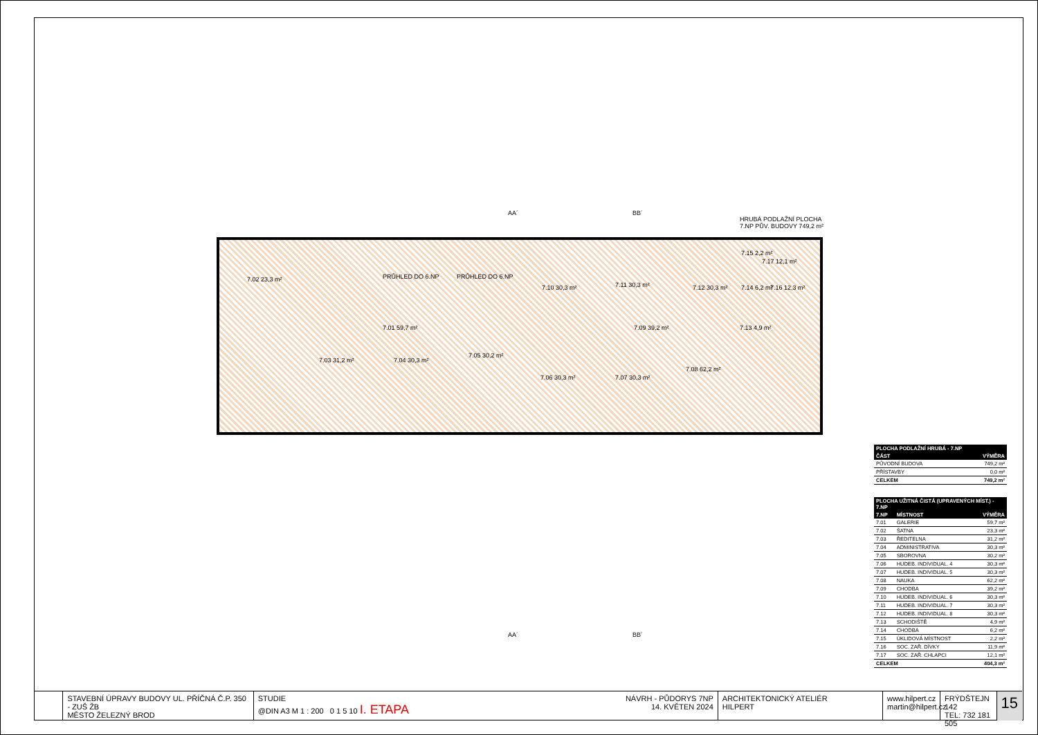HRUBÁ PODLAŽNÍ PLOCHA
7.NP PŮV. BUDOVY 749,2 m²
7.02 23,3 m² PRŮHLED DO 6.NP PRŮHLED DO 6.NP
7.01 59,7 m²
7.03 31,2 m² 7.04 30,3 m²
7.05 30,2 m²
7.10 30,3 m² 7.11 30,3 m² 7.12 30,3 m²
7.09 39,2 m²
7.06 30,3 m² 7.07 30,3 m²
7.08 62,2 m²
7.15 2,2 m²
7.17 12,1 m²
7.14 6,2 m² 7.16 12,3 m²
7.13 4,9 m²
AA´ BB´
AA´ BB´
| PLOCHA PODLAŽNÍ HRUBÁ - 7.NP | |
| --- | --- |
| ČÁST | VÝMĚRA |
| PŮVODNÍ BUDOVA | 749,2 m² |
| PŘÍSTAVBY | 0,0 m² |
| CELKEM | 749,2 m² |
| PLOCHA UŽITNÁ ČISTÁ (UPRAVENÝCH MÍST.) - 7.NP | | |
| --- | --- | --- |
| 7.NP | MÍSTNOST | VÝMĚRA |
| 7.01 | GALERIE | 59,7 m² |
| 7.02 | ŠATNA | 23,3 m² |
| 7.03 | ŘEDITELNA | 31,2 m² |
| 7.04 | ADMINISTRATIVA | 30,3 m² |
| 7.05 | SBOROVNA | 30,2 m² |
| 7.06 | HUDEB. INDIVIDUAL. 4 | 30,3 m² |
| 7.07 | HUDEB. INDIVIDUAL. 5 | 30,3 m² |
| 7.08 | NAUKA | 62,2 m² |
| 7.09 | CHODBA | 39,2 m² |
| 7.10 | HUDEB. INDIVIDUAL. 6 | 30,3 m² |
| 7.11 | HUDEB. INDIVIDUAL. 7 | 30,3 m² |
| 7.12 | HUDEB. INDIVIDUAL. 8 | 30,3 m² |
| 7.13 | SCHODIŠTĚ | 4,9 m² |
| 7.14 | CHODBA | 6,2 m² |
| 7.15 | ÚKLIDOVÁ MÍSTNOST | 2,2 m² |
| 7.16 | SOC. ZAŘ. DÍVKY | 11,9 m² |
| 7.17 | SOC. ZAŘ. CHLAPCI | 12,1 m² |
| CELKEM | | 404,3 m² |
STAVEBNÍ ÚPRAVY BUDOVY UL. PŘÍČNÁ Č.P. 350 - ZUŠ ŽB
MĚSTO ŽELEZNÝ BROD
STUDIE
@DIN A3 M 1 : 200 0 1 5 10 I. ETAPA
NÁVRH - PŮDORYS 7NP
14. KVĚTEN 2024
ARCHITEKTONICKÝ ATELIÉR
HILPERT
www.hilpert.cz
martin@hilpert.cz
FRÝDŠTEJN 142
TEL: 732 181 505
15